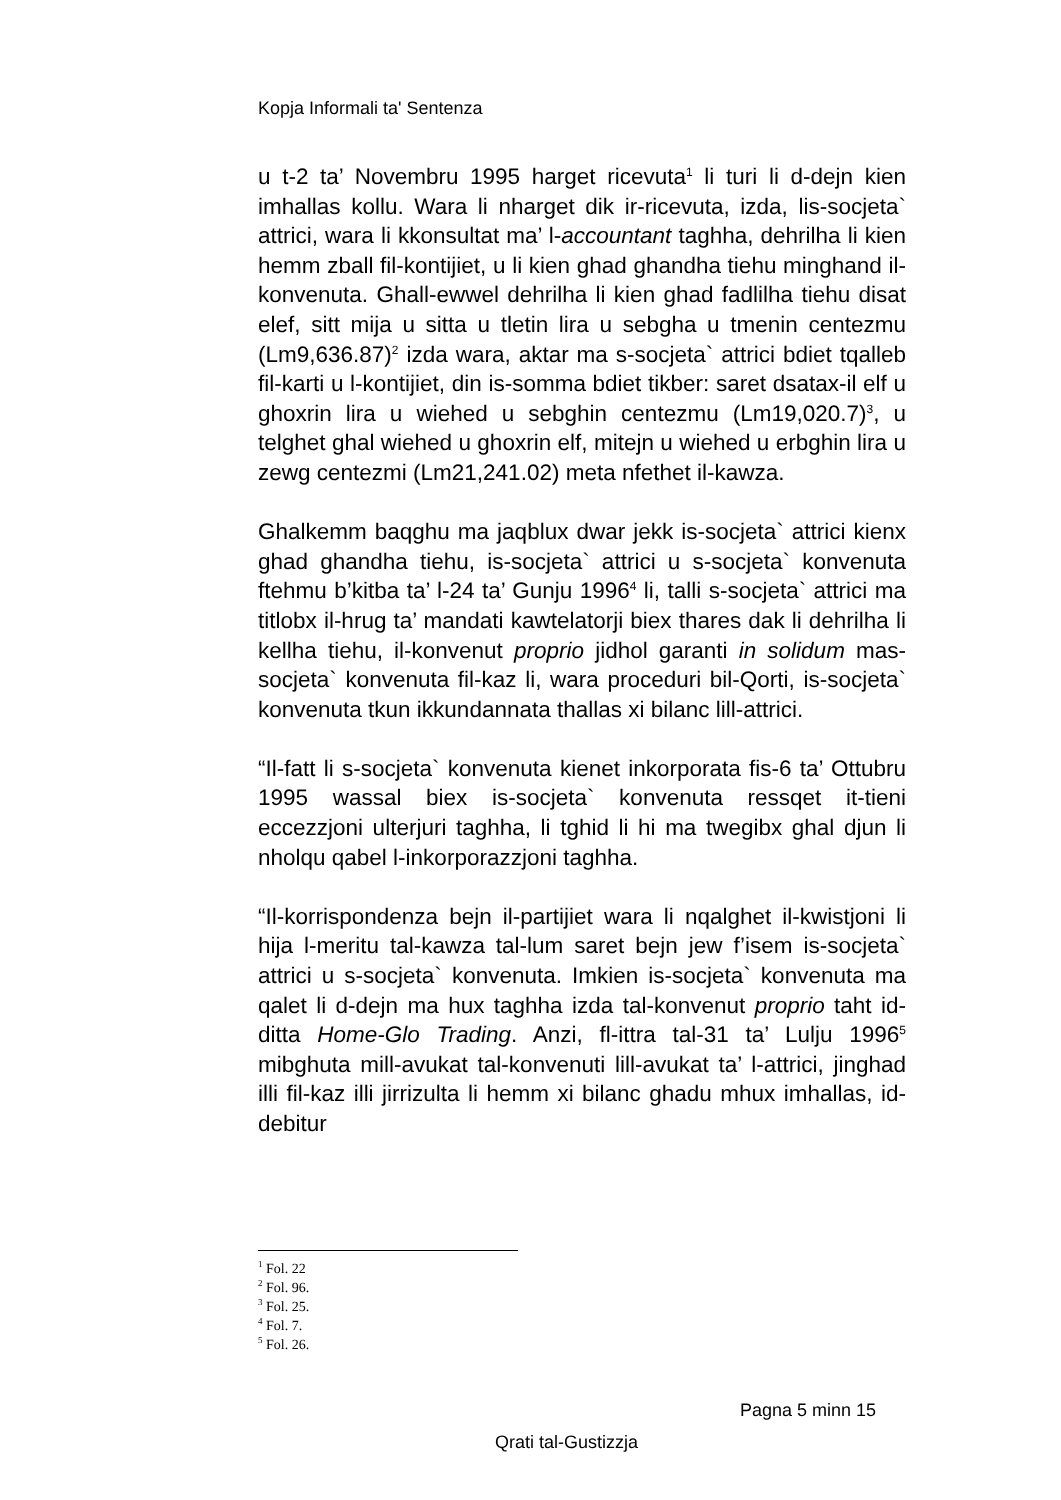Kopja Informali ta' Sentenza
u t-2 ta’ Novembru 1995 harget ricevuta<sup>1</sup> li turi li d-dejn kien imhallas kollu. Wara li nharget dik ir-ricevuta, izda, lis-socjeta` attrici, wara li kkonsultat ma’ l-accountant taghha, dehrilha li kien hemm zball fil-kontijiet, u li kien ghad ghandha tiehu minghand il-konvenuta. Ghall-ewwel dehrilha li kien ghad fadlilha tiehu disat elef, sitt mija u sitta u tletin lira u sebgha u tmenin centezmu (Lm9,636.87)<sup>2</sup> izda wara, aktar ma s-socjeta` attrici bdiet tqalleb fil-karti u l-kontijiet, din is-somma bdiet tikber: saret dsatax-il elf u ghoxrin lira u wiehed u sebghin centezmu (Lm19,020.7)<sup>3</sup>, u telghet ghal wiehed u ghoxrin elf, mitejn u wiehed u erbghin lira u zewg centezmi (Lm21,241.02) meta nfethet il-kawza.
Ghalkemm baqghu ma jaqblux dwar jekk is-socjeta` attrici kienx ghad ghandha tiehu, is-socjeta` attrici u s-socjeta` konvenuta ftehmu b’kitba ta’ l-24 ta’ Gunju 1996<sup>4</sup> li, talli s-socjeta` attrici ma titlobx il-hrug ta’ mandati kawtelatorji biex thares dak li dehrilha li kellha tiehu, il-konvenut proprio jidhol garanti in solidum mas-socjeta` konvenuta fil-kaz li, wara proceduri bil-Qorti, is-socjeta` konvenuta tkun ikkundannata thallas xi bilanc lill-attrici.
“Il-fatt li s-socjeta` konvenuta kienet inkorporata fis-6 ta’ Ottubru 1995 wassal biex is-socjeta` konvenuta ressqet it-tieni eccezzjoni ulterjuri taghha, li tghid li hi ma twegibx ghal djun li nholqu qabel l-inkorporazzjoni taghha.
“Il-korrispondenza bejn il-partijiet wara li nqalghet il-kwistjoni li hija l-meritu tal-kawza tal-lum saret bejn jew f’isem is-socjeta` attrici u s-socjeta` konvenuta. Imkien is-socjeta` konvenuta ma qalet li d-dejn ma hux taghha izda tal-konvenut proprio taht id-ditta Home-Glo Trading. Anzi, fl-ittra tal-31 ta’ Lulju 1996<sup>5</sup> mibghuta mill-avukat tal-konvenuti lill-avukat ta’ l-attrici, jinghad illi fil-kaz illi jirrizulta li hemm xi bilanc ghadu mhux imhallas, id-debitur
<sup>1</sup> Fol. 22
<sup>2</sup> Fol. 96.
<sup>3</sup> Fol. 25.
<sup>4</sup> Fol. 7.
<sup>5</sup> Fol. 26.
Pagna 5 minn 15
Qrati tal-Gustizzja